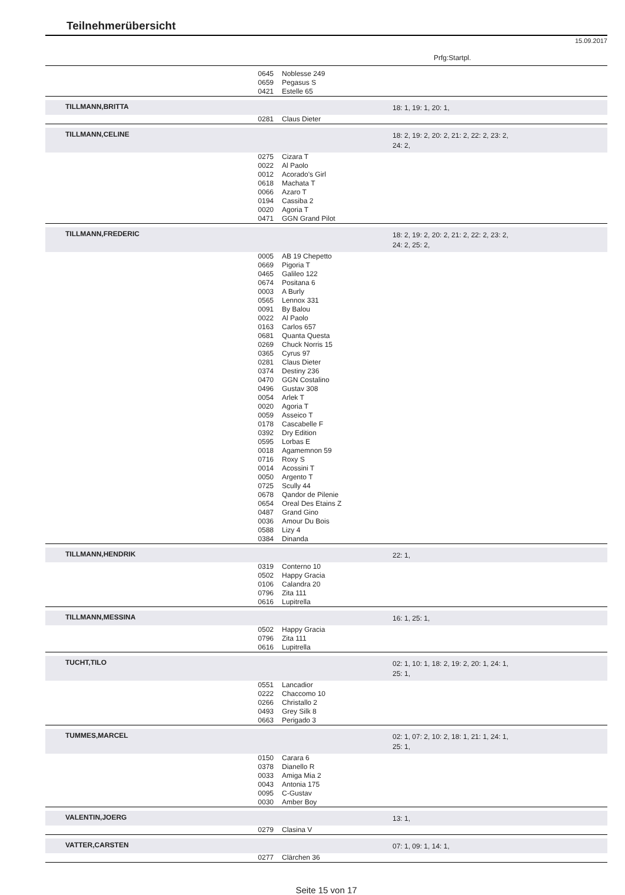Teilnehmerübersicht
15.09.2017
Prfg:Startpl.
| | 0645 | Noblesse 249 | |
| | 0659 | Pegasus S | |
| | 0421 | Estelle 65 | |
| TILLMANN,BRITTA | | | 18: 1, 19: 1, 20: 1, |
| | 0281 | Claus Dieter | |
| TILLMANN,CELINE | | | 18: 2, 19: 2, 20: 2, 21: 2, 22: 2, 23: 2, 24: 2, |
| | 0275 | Cizara T | |
| | 0022 | Al Paolo | |
| | 0012 | Acorado's Girl | |
| | 0618 | Machata T | |
| | 0066 | Azaro T | |
| | 0194 | Cassiba 2 | |
| | 0020 | Agoria T | |
| | 0471 | GGN Grand Pilot | |
| TILLMANN,FREDERIC | | | 18: 2, 19: 2, 20: 2, 21: 2, 22: 2, 23: 2, 24: 2, 25: 2, |
| | 0005 | AB 19 Chepetto | |
| | 0669 | Pigoria T | |
| | 0465 | Galileo 122 | |
| | 0674 | Positana 6 | |
| | 0003 | A Burly | |
| | 0565 | Lennox 331 | |
| | 0091 | By Balou | |
| | 0022 | Al Paolo | |
| | 0163 | Carlos 657 | |
| | 0681 | Quanta Questa | |
| | 0269 | Chuck Norris 15 | |
| | 0365 | Cyrus 97 | |
| | 0281 | Claus Dieter | |
| | 0374 | Destiny 236 | |
| | 0470 | GGN Costalino | |
| | 0496 | Gustav 308 | |
| | 0054 | Arlek T | |
| | 0020 | Agoria T | |
| | 0059 | Asseico T | |
| | 0178 | Cascabelle F | |
| | 0392 | Dry Edition | |
| | 0595 | Lorbas E | |
| | 0018 | Agamemnon 59 | |
| | 0716 | Roxy S | |
| | 0014 | Acossini T | |
| | 0050 | Argento T | |
| | 0725 | Scully 44 | |
| | 0678 | Qandor de Pilenie | |
| | 0654 | Oreal Des Etains Z | |
| | 0487 | Grand Gino | |
| | 0036 | Amour Du Bois | |
| | 0588 | Lizy 4 | |
| | 0384 | Dinanda | |
| TILLMANN,HENDRIK | | | 22: 1, |
| | 0319 | Conterno 10 | |
| | 0502 | Happy Gracia | |
| | 0106 | Calandra 20 | |
| | 0796 | Zita 111 | |
| | 0616 | Lupitrella | |
| TILLMANN,MESSINA | | | 16: 1, 25: 1, |
| | 0502 | Happy Gracia | |
| | 0796 | Zita 111 | |
| | 0616 | Lupitrella | |
| TUCHT,TILO | | | 02: 1, 10: 1, 18: 2, 19: 2, 20: 1, 24: 1, 25: 1, |
| | 0551 | Lancadior | |
| | 0222 | Chaccomo 10 | |
| | 0266 | Christallo 2 | |
| | 0493 | Grey Silk 8 | |
| | 0663 | Perigado 3 | |
| TUMMES,MARCEL | | | 02: 1, 07: 2, 10: 2, 18: 1, 21: 1, 24: 1, 25: 1, |
| | 0150 | Carara 6 | |
| | 0378 | Dianello R | |
| | 0033 | Amiga Mia 2 | |
| | 0043 | Antonia 175 | |
| | 0095 | C-Gustav | |
| | 0030 | Amber Boy | |
| VALENTIN,JOERG | | | 13: 1, |
| | 0279 | Clasina V | |
| VATTER,CARSTEN | | | 07: 1, 09: 1, 14: 1, |
| | 0277 | Clärchen 36 | |
Seite 15 von 17